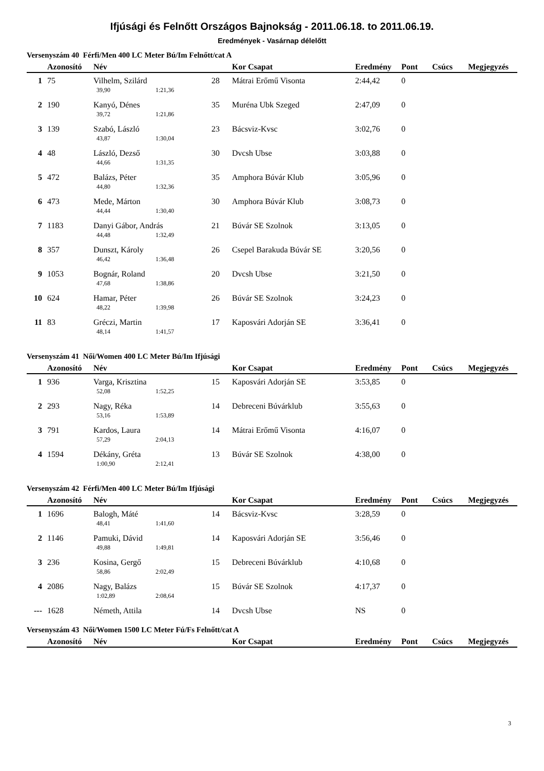Ifjúsági és Felnőtt Országos Bajnokság - 2011.06.18. to 2011.06.19.
Eredmények - Vasárnap délelőtt
Versenyszám 40 Férfi/Men 400 LC Meter Bú/Im Felnőtt/cat A
| | Azonosító | Név | | | Kor Csapat | Eredmény | Pont | Csúcs | Megjegyzés |
| --- | --- | --- | --- | --- | --- | --- | --- | --- | --- |
| 1 | 75 | Vilhelm, Szilárd | | 28 | Mátrai Erőmű Visonta | 2:44,42 | 0 | | |
| | | 39,90 | 1:21,36 | | | | | | |
| 2 | 190 | Kanyó, Dénes | | 35 | Muréna Ubk Szeged | 2:47,09 | 0 | | |
| | | 39,72 | 1:21,86 | | | | | | |
| 3 | 139 | Szabó, László | | 23 | Bácsviz-Kvsc | 3:02,76 | 0 | | |
| | | 43,87 | 1:30,04 | | | | | | |
| 4 | 48 | László, Dezső | | 30 | Dvcsh Ubse | 3:03,88 | 0 | | |
| | | 44,66 | 1:31,35 | | | | | | |
| 5 | 472 | Balázs, Péter | | 35 | Amphora Búvár Klub | 3:05,96 | 0 | | |
| | | 44,80 | 1:32,36 | | | | | | |
| 6 | 473 | Mede, Márton | | 30 | Amphora Búvár Klub | 3:08,73 | 0 | | |
| | | 44,44 | 1:30,40 | | | | | | |
| 7 | 1183 | Danyi Gábor, András | | 21 | Búvár SE Szolnok | 3:13,05 | 0 | | |
| | | 44,48 | 1:32,49 | | | | | | |
| 8 | 357 | Dunszt, Károly | | 26 | Csepel Barakuda Búvár SE | 3:20,56 | 0 | | |
| | | 46,42 | 1:36,48 | | | | | | |
| 9 | 1053 | Bognár, Roland | | 20 | Dvcsh Ubse | 3:21,50 | 0 | | |
| | | 47,68 | 1:38,86 | | | | | | |
| 10 | 624 | Hamar, Péter | | 26 | Búvár SE Szolnok | 3:24,23 | 0 | | |
| | | 48,22 | 1:39,98 | | | | | | |
| 11 | 83 | Gréczi, Martin | | 17 | Kaposvári Adorján SE | 3:36,41 | 0 | | |
| | | 48,14 | 1:41,57 | | | | | | |
Versenyszám 41 Női/Women 400 LC Meter Bú/Im Ifjúsági
| | Azonosító | Név | | | Kor Csapat | Eredmény | Pont | Csúcs | Megjegyzés |
| --- | --- | --- | --- | --- | --- | --- | --- | --- | --- |
| 1 | 936 | Varga, Krisztina | | 15 | Kaposvári Adorján SE | 3:53,85 | 0 | | |
| | | 52,08 | 1:52,25 | | | | | | |
| 2 | 293 | Nagy, Réka | | 14 | Debreceni Búvárklub | 3:55,63 | 0 | | |
| | | 53,16 | 1:53,89 | | | | | | |
| 3 | 791 | Kardos, Laura | | 14 | Mátrai Erőmű Visonta | 4:16,07 | 0 | | |
| | | 57,29 | 2:04,13 | | | | | | |
| 4 | 1594 | Dékány, Gréta | | 13 | Búvár SE Szolnok | 4:38,00 | 0 | | |
| | | 1:00,90 | 2:12,41 | | | | | | |
Versenyszám 42 Férfi/Men 400 LC Meter Bú/Im Ifjúsági
| | Azonosító | Név | | | Kor Csapat | Eredmény | Pont | Csúcs | Megjegyzés |
| --- | --- | --- | --- | --- | --- | --- | --- | --- | --- |
| 1 | 1696 | Balogh, Máté | | 14 | Bácsviz-Kvsc | 3:28,59 | 0 | | |
| | | 48,41 | 1:41,60 | | | | | | |
| 2 | 1146 | Pamuki, Dávid | | 14 | Kaposvári Adorján SE | 3:56,46 | 0 | | |
| | | 49,88 | 1:49,81 | | | | | | |
| 3 | 236 | Kosina, Gergő | | 15 | Debreceni Búvárklub | 4:10,68 | 0 | | |
| | | 58,86 | 2:02,49 | | | | | | |
| 4 | 2086 | Nagy, Balázs | | 15 | Búvár SE Szolnok | 4:17,37 | 0 | | |
| | | 1:02,89 | 2:08,64 | | | | | | |
| --- | 1628 | Németh, Attila | | 14 | Dvcsh Ubse | NS | 0 | | |
Versenyszám 43 Női/Women 1500 LC Meter Fú/Fs Felnőtt/cat A
| | Azonosító | Név | Kor Csapat | Eredmény | Pont | Csúcs | Megjegyzés |
| --- | --- | --- | --- | --- | --- | --- | --- |
3